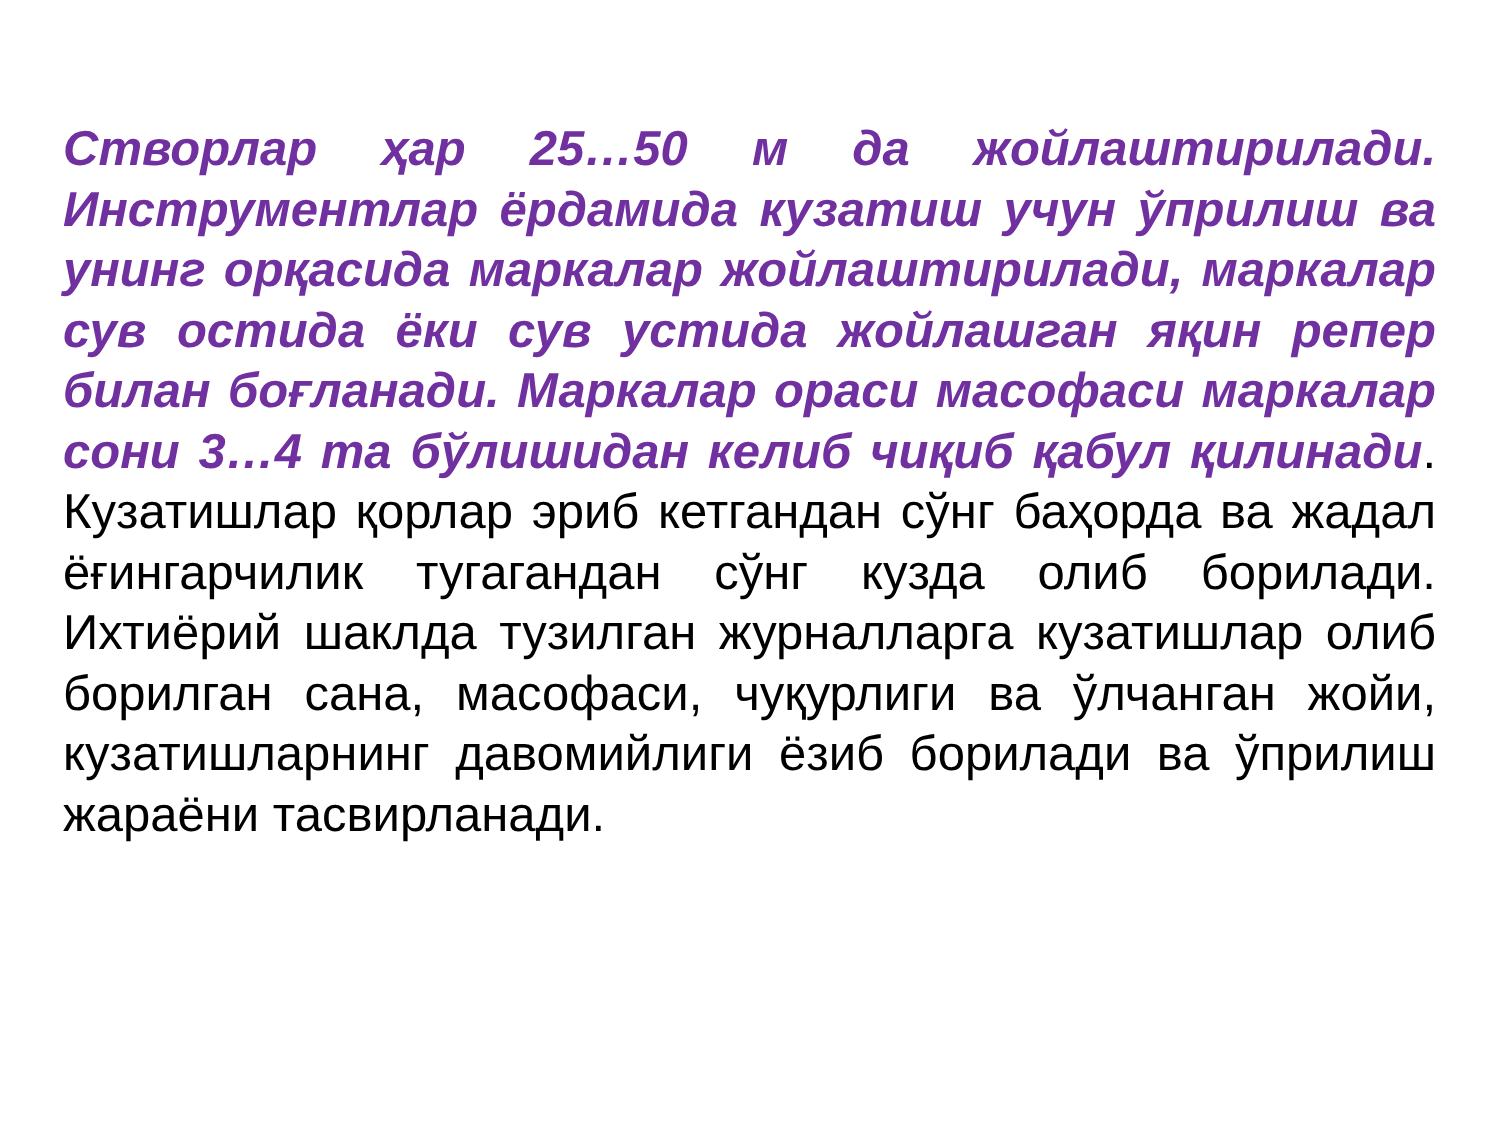Створлар ҳар 25…50 м да жойлаштирилади. Инструментлар ёрдамида кузатиш учун ўприлиш ва унинг орқасида маркалар жойлаштирилади, маркалар сув остида ёки сув устида жойлашган яқин репер билан боғланади. Маркалар ораси масофаси маркалар сони 3…4 та бўлишидан келиб чиқиб қабул қилинади. Кузатишлар қорлар эриб кетгандан сўнг баҳорда ва жадал ёғингарчилик тугагандан сўнг кузда олиб борилади. Ихтиёрий шаклда тузилган журналларга кузатишлар олиб борилган сана, масофаси, чуқурлиги ва ўлчанган жойи, кузатишларнинг давомийлиги ёзиб борилади ва ўприлиш жараёни тасвирланади.